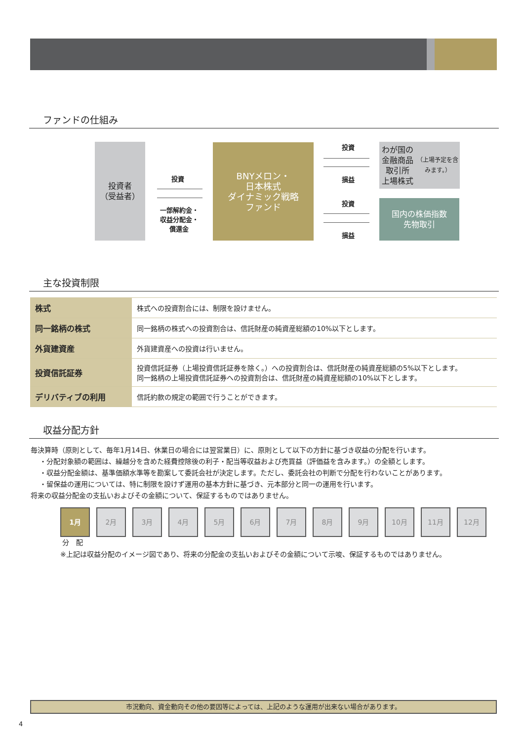ファンドの仕組み
投資者
（受益者）
投資
一部解約金・
収益分配金・
償還金
BNYメロン・
日本株式
ダイナミック戦略
ファンド
投資
損益
投資
損益
わが国の
金融商品取引所
上場株式
（上場予定を含みます。）
国内の株価指数
先物取引
主な投資制限
| 株式 | 株式への投資割合には、制限を設けません。 |
| 同一銘柄の株式 | 同一銘柄の株式への投資割合は、信託財産の純資産総額の10%以下とします。 |
| 外貨建資産 | 外貨建資産への投資は行いません。 |
| 投資信託証券 | 投資信託証券（上場投資信託証券を除く。）への投資割合は、信託財産の純資産総額の5%以下とします。 同一銘柄の上場投資信託証券への投資割合は、信託財産の純資産総額の10%以下とします。 |
| デリバティブの利用 | 信託約款の規定の範囲で行うことができます。 |
収益分配方針
毎決算時（原則として、毎年1月14日、休業日の場合には翌営業日）に、原則として以下の方針に基づき収益の分配を行います。
・分配対象額の範囲は、繰越分を含めた経費控除後の利子・配当等収益および売買益（評価益を含みます。）の全額とします。
・収益分配金額は、基準価額水準等を勘案して委託会社が決定します。ただし、委託会社の判断で分配を行わないことがあります。
・留保益の運用については、特に制限を設けず運用の基本方針に基づき、元本部分と同一の運用を行います。
将来の収益分配金の支払いおよびその金額について、保証するものではありません。
1月 2月 3月 4月 5月 6月 7月 8月 9月 10月 11月 12月
分　配
※上記は収益分配のイメージ図であり、将来の分配金の支払いおよびその金額について示唆、保証するものではありません。
市況動向、資金動向その他の要因等によっては、上記のような運用が出来ない場合があります。
4